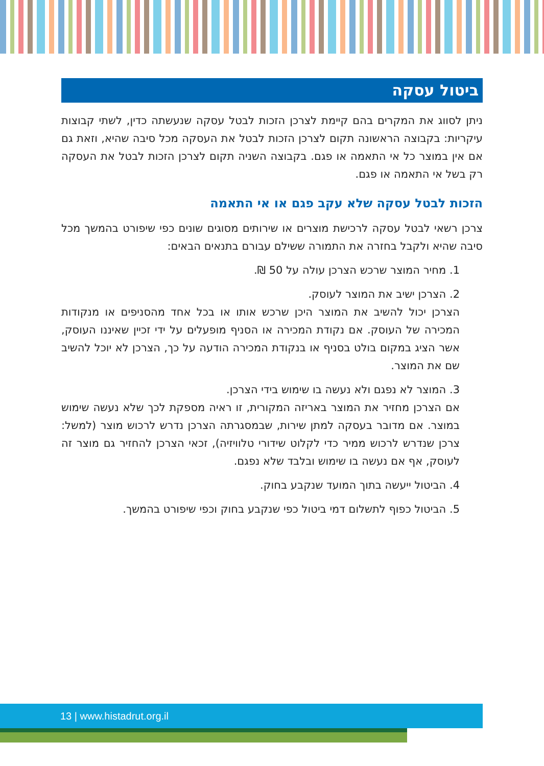ביטול עסקה
ניתן לסווג את המקרים בהם קיימת לצרכן הזכות לבטל עסקה שנעשתה כדין, לשתי קבוצות עיקריות: בקבוצה הראשונה תקום לצרכן הזכות לבטל את העסקה מכל סיבה שהיא, וזאת גם אם אין במוצר כל אי התאמה או פגם. בקבוצה השניה תקום לצרכן הזכות לבטל את העסקה רק בשל אי התאמה או פגם.
הזכות לבטל עסקה שלא עקב פגם או אי התאמה
צרכן רשאי לבטל עסקה לרכישת מוצרים או שירותים מסוגים שונים כפי שיפורט בהמשך מכל סיבה שהיא ולקבל בחזרה את התמורה ששילם עבורם בתנאים הבאים:
1. מחיר המוצר שרכש הצרכן עולה על 50 ₪.
2. הצרכן ישיב את המוצר לעוסק.
הצרכן יכול להשיב את המוצר היכן שרכש אותו או בכל אחד מהסניפים או מנקודות המכירה של העוסק. אם נקודת המכירה או הסניף מופעלים על ידי זכיין שאיננו העוסק, אשר הציג במקום בולט בסניף או בנקודת המכירה הודעה על כך, הצרכן לא יוכל להשיב שם את המוצר.
3. המוצר לא נפגם ולא נעשה בו שימוש בידי הצרכן.
אם הצרכן מחזיר את המוצר באריזה המקורית, זו ראיה מספקת לכך שלא נעשה שימוש במוצר. אם מדובר בעסקה למתן שירות, שבמסגרתה הצרכן נדרש לרכוש מוצר (למשל: צרכן שנדרש לרכוש ממיר כדי לקלוט שידורי טלוויזיה), זכאי הצרכן להחזיר גם מוצר זה לעוסק, אף אם נעשה בו שימוש ובלבד שלא נפגם.
4. הביטול ייעשה בתוך המועד שנקבע בחוק.
5. הביטול כפוף לתשלום דמי ביטול כפי שנקבע בחוק וכפי שיפורט בהמשך.
13 | www.histadrut.org.il